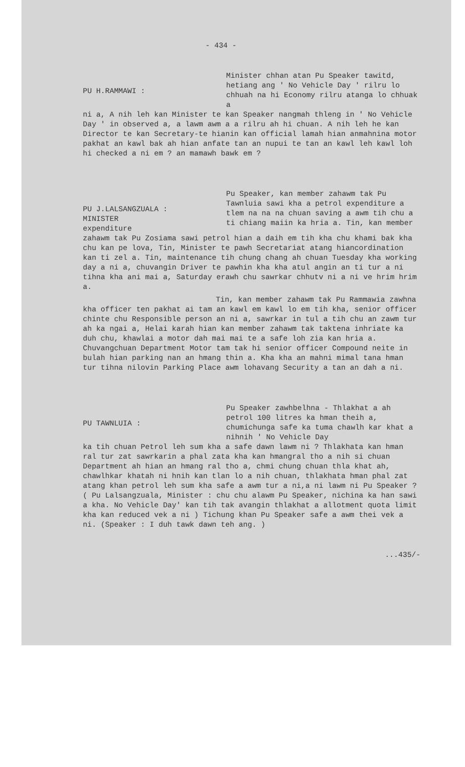- 434 -
PU H.RAMMAWI :
Minister chhan atan Pu Speaker tawitd, hetiang ang ' No Vehicle Day ' rilru lo chhuah na hi Economy rilru atanga lo chhuak a
ni a, A nih leh kan Minister te kan Speaker nangmah thleng in ' No Vehicle Day ' in observed a, a lawm awm a a rilru ah hi chuan. A nih leh he kan Director te kan Secretary-te hianin kan official lamah hian anmahnina motor pakhat an kawl bak ah hian anfate tan an nupui te tan an kawl leh kawl loh hi checked a ni em ? an mamawh bawk em ?
PU J.LALSANGZUALA :
MINISTER
expenditure
Pu Speaker, kan member zahawm tak Pu Tawnluia sawi kha a petrol expenditure a tlem na na na chuan saving a awm tih chu a ti chiang maiin ka hria a. Tin, kan member
zahawm tak Pu Zosiama sawi petrol hian a daih em tih kha chu khami bak kha chu kan pe lova, Tin, Minister te pawh Secretariat atang hiancordination kan ti zel a. Tin, maintenance tih chung chang ah chuan Tuesday kha working day a ni a, chuvangin Driver te pawhin kha kha atul angin an ti tur a ni tihna kha ani mai a, Saturday erawh chu sawrkar chhutv ni a ni ve hrim hrim a.
Tin, kan member zahawm tak Pu Rammawia zawhna kha officer ten pakhat ai tam an kawl em kawl lo em tih kha, senior officer chinte chu Responsible person an ni a, sawrkar in tul a tih chu an zawm tur ah ka ngai a, Helai karah hian kan member zahawm tak taktena inhriate ka duh chu, khawlai a motor dah mai mai te a safe loh zia kan hria a. Chuvangchuan Department Motor tam tak hi senior officer Compound neite in bulah hian parking nan an hmang thin a. Kha kha an mahni mimal tana hman tur tihna nilovin Parking Place awm lohavang Security a tan an dah a ni.
PU TAWNLUIA :
Pu Speaker zawhbelhna - Thlakhat a ah petrol 100 litres ka hman theih a, chumichunga safe ka tuma chawlh kar khat a nihnih ' No Vehicle Day
ka tih chuan Petrol leh sum kha a safe dawn lawm ni ? Thlakhata kan hman ral tur zat sawrkarin a phal zata kha kan hmangral tho a nih si chuan Department ah hian an hmang ral tho a, chmi chung chuan thla khat ah, chawlhkar khatah ni hnih kan tlan lo a nih chuan, thlakhata hman phal zat atang khan petrol leh sum kha safe a awm tur a ni,a ni lawm ni Pu Speaker ? ( Pu Lalsangzuala, Minister : chu chu alawm Pu Speaker, nichina ka han sawi a kha. No Vehicle Day' kan tih tak avangin thlakhat a allotment quota limit kha kan reduced vek a ni ) Tichung khan Pu Speaker safe a awm thei vek a ni. (Speaker : I duh tawk dawn teh ang. )
...435/-